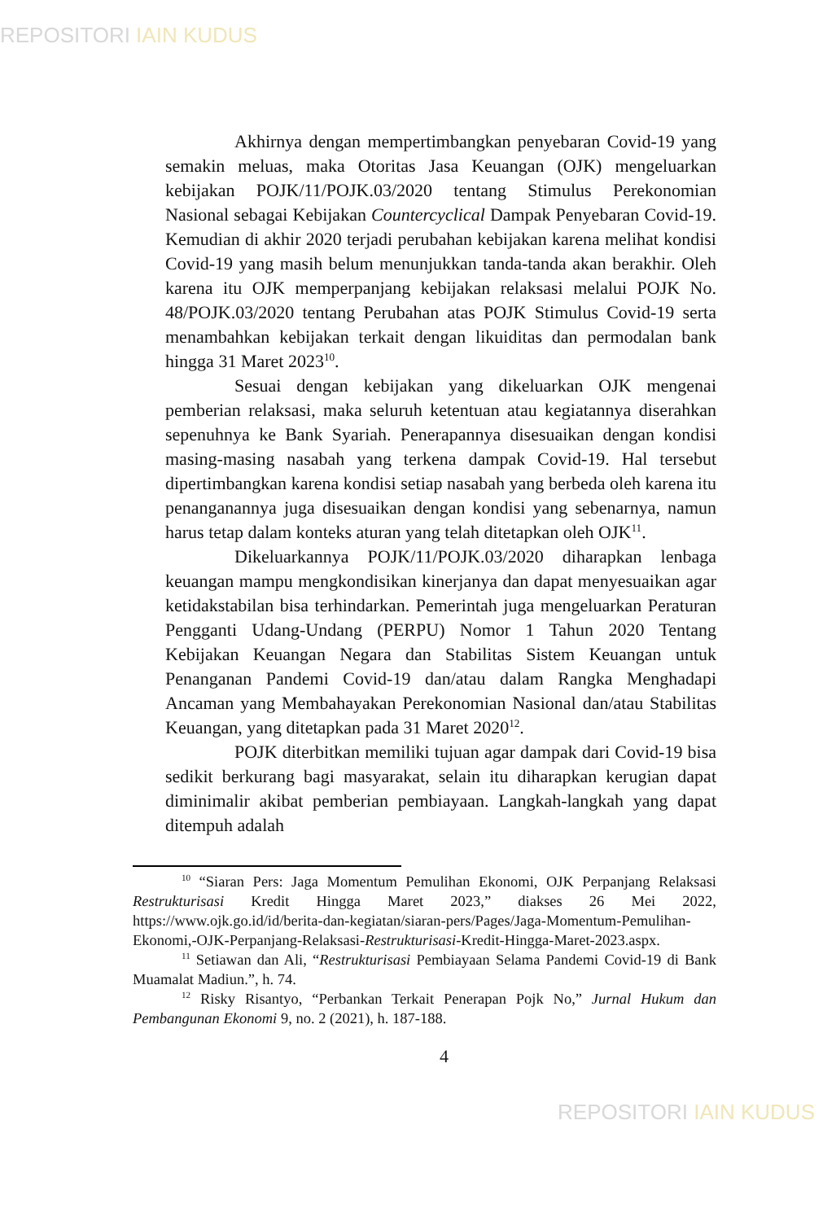REPOSITORI IAIN KUDUS
Akhirnya dengan mempertimbangkan penyebaran Covid-19 yang semakin meluas, maka Otoritas Jasa Keuangan (OJK) mengeluarkan kebijakan POJK/11/POJK.03/2020 tentang Stimulus Perekonomian Nasional sebagai Kebijakan Countercyclical Dampak Penyebaran Covid-19. Kemudian di akhir 2020 terjadi perubahan kebijakan karena melihat kondisi Covid-19 yang masih belum menunjukkan tanda-tanda akan berakhir. Oleh karena itu OJK memperpanjang kebijakan relaksasi melalui POJK No. 48/POJK.03/2020 tentang Perubahan atas POJK Stimulus Covid-19 serta menambahkan kebijakan terkait dengan likuiditas dan permodalan bank hingga 31 Maret 2023<sup>10</sup>.
Sesuai dengan kebijakan yang dikeluarkan OJK mengenai pemberian relaksasi, maka seluruh ketentuan atau kegiatannya diserahkan sepenuhnya ke Bank Syariah. Penerapannya disesuaikan dengan kondisi masing-masing nasabah yang terkena dampak Covid-19. Hal tersebut dipertimbangkan karena kondisi setiap nasabah yang berbeda oleh karena itu penanganannya juga disesuaikan dengan kondisi yang sebenarnya, namun harus tetap dalam konteks aturan yang telah ditetapkan oleh OJK<sup>11</sup>.
Dikeluarkannya POJK/11/POJK.03/2020 diharapkan lenbaga keuangan mampu mengkondisikan kinerjanya dan dapat menyesuaikan agar ketidakstabilan bisa terhindarkan. Pemerintah juga mengeluarkan Peraturan Pengganti Udang-Undang (PERPU) Nomor 1 Tahun 2020 Tentang Kebijakan Keuangan Negara dan Stabilitas Sistem Keuangan untuk Penanganan Pandemi Covid-19 dan/atau dalam Rangka Menghadapi Ancaman yang Membahayakan Perekonomian Nasional dan/atau Stabilitas Keuangan, yang ditetapkan pada 31 Maret 2020<sup>12</sup>.
POJK diterbitkan memiliki tujuan agar dampak dari Covid-19 bisa sedikit berkurang bagi masyarakat, selain itu diharapkan kerugian dapat diminimalir akibat pemberian pembiayaan. Langkah-langkah yang dapat ditempuh adalah
<sup>10</sup> “Siaran Pers: Jaga Momentum Pemulihan Ekonomi, OJK Perpanjang Relaksasi Restrukturisasi Kredit Hingga Maret 2023,” diakses 26 Mei 2022, https://www.ojk.go.id/id/berita-dan-kegiatan/siaran-pers/Pages/Jaga-Momentum-Pemulihan-Ekonomi,-OJK-Perpanjang-Relaksasi-Restrukturisasi-Kredit-Hingga-Maret-2023.aspx.
<sup>11</sup> Setiawan dan Ali, “Restrukturisasi Pembiayaan Selama Pandemi Covid-19 di Bank Muamalat Madiun.”, h. 74.
<sup>12</sup> Risky Risantyo, “Perbankan Terkait Penerapan Pojk No,” Jurnal Hukum dan Pembangunan Ekonomi 9, no. 2 (2021), h. 187-188.
4
REPOSITORI IAIN KUDUS